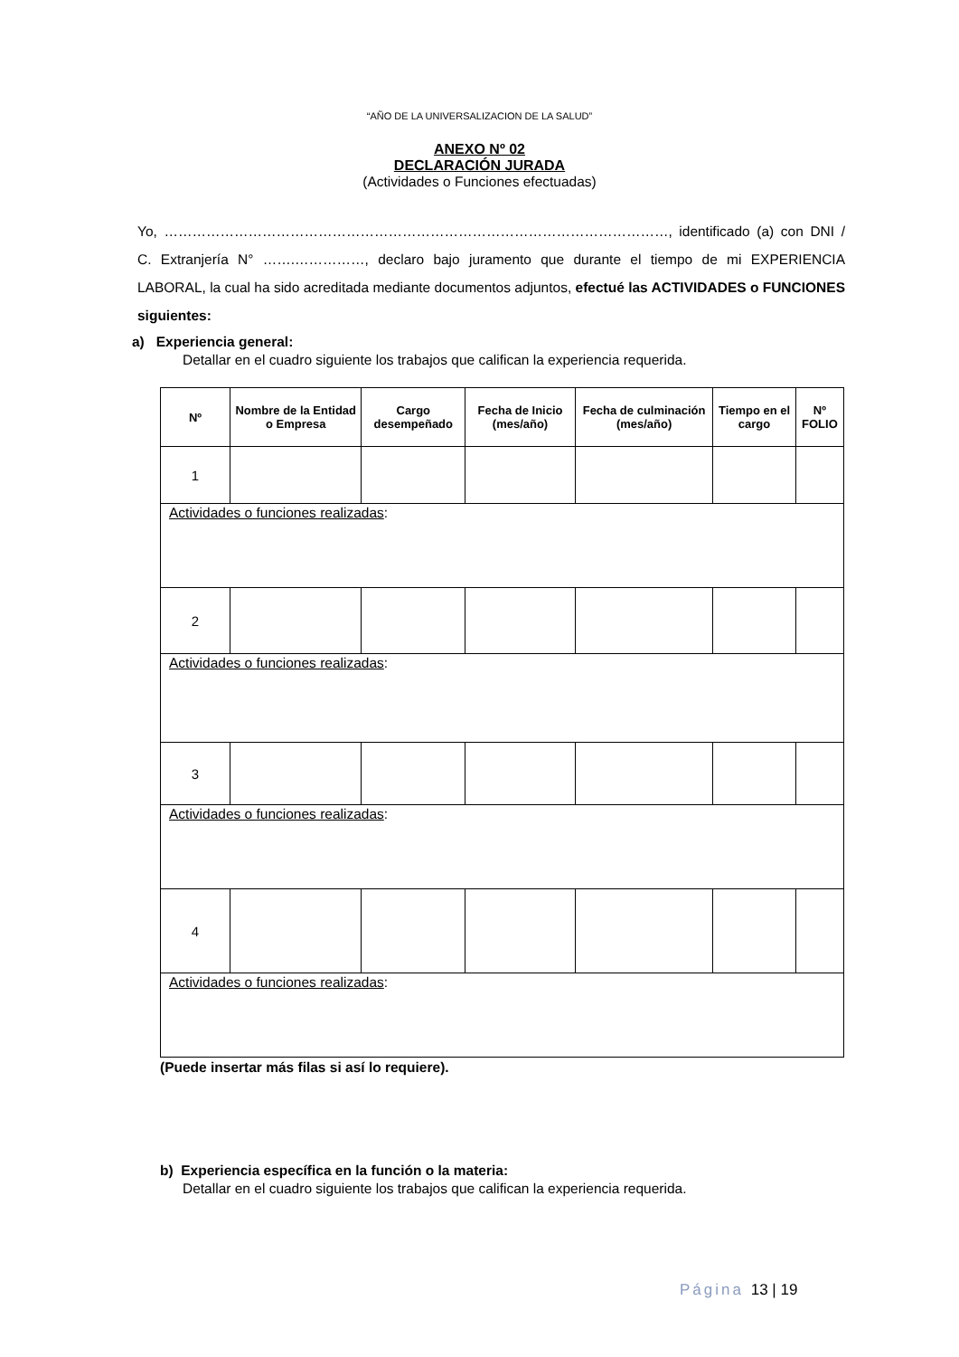“AÑO DE LA UNIVERSALIZACION DE LA SALUD”
ANEXO Nº 02
DECLARACIÓN JURADA
(Actividades o Funciones efectuadas)
Yo, ………………………………………………………………………………………………, identificado (a) con DNI / C. Extranjería N° …….……………, declaro bajo juramento que durante el tiempo de mi EXPERIENCIA LABORAL, la cual ha sido acreditada mediante documentos adjuntos, efectué las ACTIVIDADES o FUNCIONES siguientes:
a) Experiencia general:
Detallar en el cuadro siguiente los trabajos que califican la experiencia requerida.
| Nº | Nombre de la Entidad o Empresa | Cargo desempeñado | Fecha de Inicio (mes/año) | Fecha de culminación (mes/año) | Tiempo en el cargo | Nº FOLIO |
| --- | --- | --- | --- | --- | --- | --- |
| 1 | | | | | | |
| Actividades o funciones realizadas : | | | | | | |
| 2 | | | | | | |
| Actividades o funciones realizadas : | | | | | | |
| 3 | | | | | | |
| Actividades o funciones realizadas : | | | | | | |
| 4 | | | | | | |
| Actividades o funciones realizadas : | | | | | | |
(Puede insertar más filas si así lo requiere).
b) Experiencia específica en la función o la materia:
Detallar en el cuadro siguiente los trabajos que califican la experiencia requerida.
Página 13 | 19